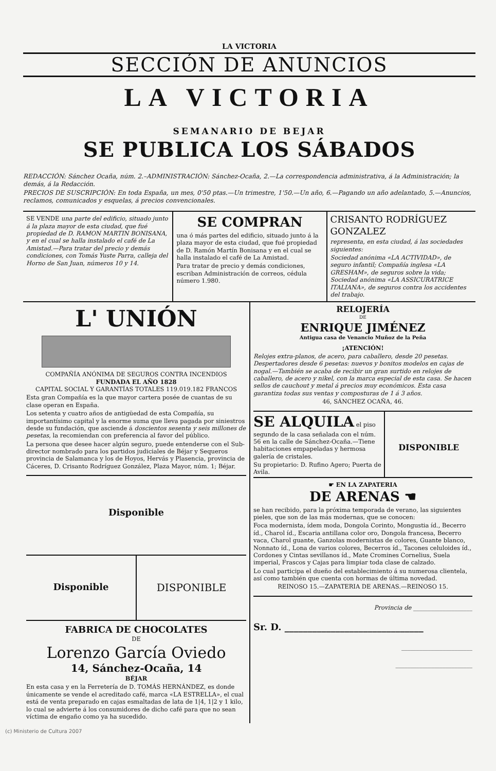LA VICTORIA
SECCIÓN DE ANUNCIOS
LA VICTORIA
SEMANARIO DE BEJAR
SE PUBLICA LOS SÁBADOS
REDACCIÓN: Sánchez Ocaña, núm. 2.–ADMINISTRACIÓN: Sánchez-Ocaña, 2.—La correspondencia administrativa, á la Administración; la demás, á la Redacción.
PRECIOS DE SUSCRIPCIÓN: En toda España, un mes, 0'50 ptas.—Un trimestre, 1'50.—Un año, 6.—Pagando un año adelantado, 5.—Anuncios, reclamos, comunicados y esquelas, á precios convencionales.
SE VENDE una parte del edificio, situado junto á la plaza mayor de esta ciudad, que fué propiedad de D. RAMON MARTIN BONISANA, y en el cual se halla instalado el café de La Amistad.—Para tratar del precio y demás condiciones, con Tomás Yuste Parra, calleja del Horno de San Juan, números 10 y 14.
SE COMPRAN
una ó más partes del edificio, situado junto á la plaza mayor de esta ciudad, que fué propiedad de D. Ramón Martín Bonisana y en el cual se halla instalado el café de La Amistad.
Para tratar de precio y demás condiciones, escriban Administración de correos, cédula número 1.980.
CRISANTO RODRÍGUEZ GONZALEZ
representa, en esta ciudad, á las sociedades siguientes:
Sociedad anónima «LA ACTIVIDAD», de seguro infantil; Compañía inglesa «LA GRESHAM», de seguros sobre la vida; Sociedad anónima «LA ASSICURATRICE ITALIANA», de seguros contra los accidentes del trabajo.
L' UNIÓN
COMPAÑÍA ANÓNIMA DE SEGUROS CONTRA INCENDIOS
FUNDADA EL AÑO 1828
CAPITAL SOCIAL Y GARANTÍAS TOTALES 119.019.182 FRANCOS
Esta gran Compañía es la que mayor cartera posée de cuantas de su clase operan en España.
Los setenta y cuatro años de antigüedad de esta Compañía, su importantísimo capital y la enorme suma que lleva pagada por siniestros desde su fundación, que asciende á doscientos sesenta y seis millones de pesetas, la recomiendan con preferencia al favor del público.
La persona que desee hacer algún seguro, puede entenderse con el Sub-director nombrado para los partidos judiciales de Béjar y Sequeros provincia de Salamanca y los de Hoyos, Hervás y Plasencia, provincia de Cáceres, D. Crisanto Rodríguez González, Plaza Mayor, núm. 1; Béjar.
Disponible
Disponible DISPONIBLE
FABRICA DE CHOCOLATES
DE
Lorenzo García Oviedo
14, Sánchez-Ocaña, 14
BÉJAR
En esta casa y en la Ferretería de D. TOMÁS HERNÁNDEZ, es donde únicamente se vende el acreditado café, marca «LA ESTRELLA», el cual está de venta preparado en cajas esmaltadas de lata de 1|4, 1|2 y 1 kilo, lo cual se advierte á los consumidores de dicho café para que no sean víctima de engaño como ya ha sucedido.
RELOJERÍA
DE
ENRIQUE JIMÉNEZ
Antigua casa de Venancio Muñoz de la Peña
¡ATENCIÓN!
Relojes extra-planos, de acero, para caballero, desde 20 pesetas. Despertadores desde 6 pesetas: nuevos y bonitos modelos en cajas de nogal.—También se acaba de recibir un gran surtido en relojes de caballero, de acero y nikel, con la marca especial de esta casa. Se hacen sellos de cauchout y metal á precios muy económicos. Esta casa garantiza todas sus ventas y composturas de 1 á 3 años.
46, SÁNCHEZ OCAÑA, 46.
SE ALQUILA el piso segundo de la casa señalada con el núm. 56 en la calle de Sánchez-Ocaña.—Tiene habitaciones empapeladas y hermosa galería de cristales.
Su propietario: D. Rufino Agero; Puerta de Avila.
DISPONIBLE
☛ EN LA ZAPATERIA
DE ARENAS ☚
se han recibido, para la próxima temporada de verano, las siguientes pieles, que son de las más modernas, que se conocen:
Foca modernista, ídem moda, Dongola Corinto, Mongustia íd., Becerro íd., Charol íd., Escaria antillana color oro, Dongola francesa, Becerro vaca, Charol guante, Ganzolas modernistas de colores, Guante blanco, Nonnato íd., Lona de varios colores, Becerros íd., Tacones celuloides íd., Cordones y Cintas sevillanos íd., Mate Cromines Cornelius, Suela imperial, Frascos y Cajas para limpiar toda clase de calzado.
Lo cual participa el dueño del establecimiento á su numerosa clientela, así como también que cuenta con hormas de última novedad.
REINOSO 15.—ZAPATERIA DE ARENAS.—REINOSO 15.
Provincia de ____________________
Sr. D. ______________________________
________________________
__________________________
(c) Ministerio de Cultura 2007